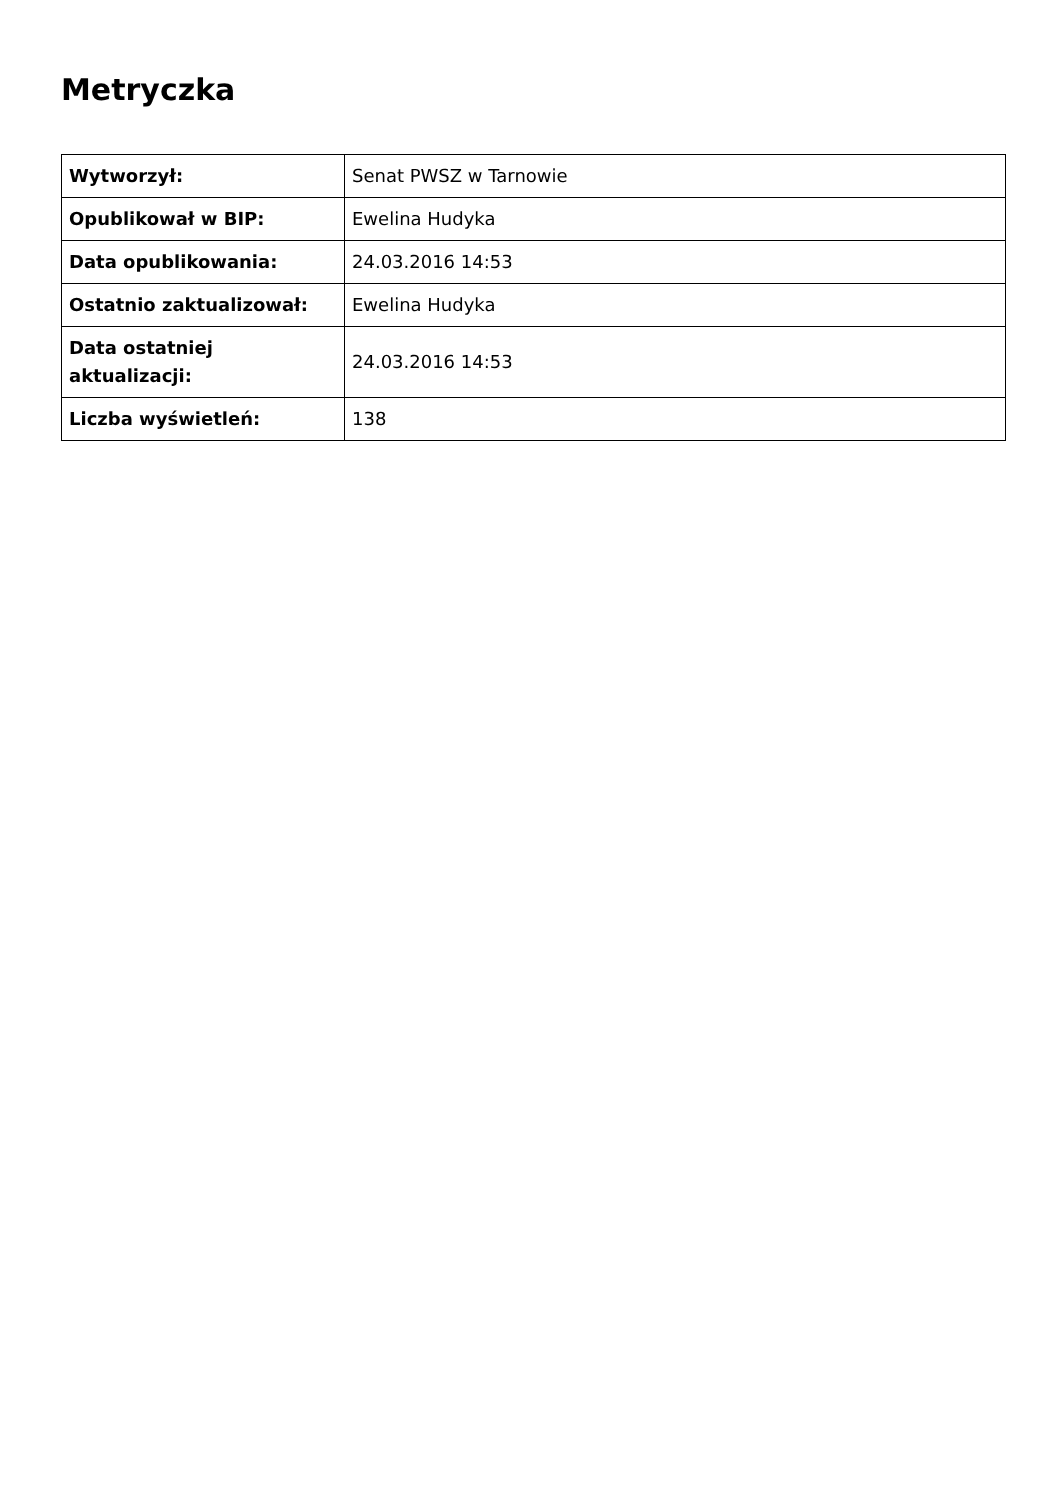Metryczka
| Wytworzył: | Senat PWSZ w Tarnowie |
| Opublikował w BIP: | Ewelina Hudyka |
| Data opublikowania: | 24.03.2016 14:53 |
| Ostatnio zaktualizował: | Ewelina Hudyka |
| Data ostatniej aktualizacji: | 24.03.2016 14:53 |
| Liczba wyświetleń: | 138 |